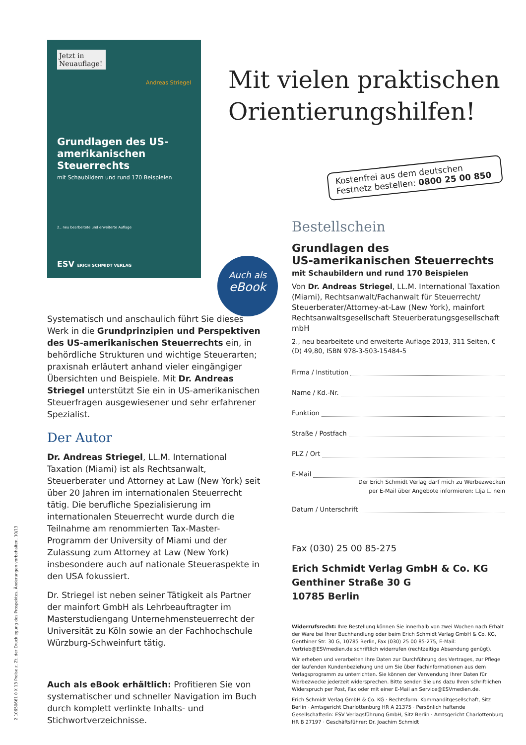Jetzt in Neuauflage!
Andreas Striegel
Grundlagen des US-amerikanischen Steuerrechts
mit Schaubildern und rund 170 Beispielen
2., neu bearbeitete und erweiterte Auflage
ESV ERICH SCHMIDT VERLAG
Auch als
eBook
Systematisch und anschaulich führt Sie dieses Werk in die Grundprinzipien und Perspektiven des US-amerikanischen Steuerrechts ein, in behördliche Strukturen und wichtige Steuerarten; praxisnah erläutert anhand vieler eingängiger Übersichten und Beispiele. Mit Dr. Andreas Striegel unterstützt Sie ein in US-amerikanischen Steuerfragen ausgewiesener und sehr erfahrener Spezialist.
Der Autor
Dr. Andreas Striegel, LL.M. International Taxation (Miami) ist als Rechtsanwalt, Steuerberater und Attorney at Law (New York) seit über 20 Jahren im internationalen Steuerrecht tätig. Die berufliche Spezialisierung im internationalen Steuerrecht wurde durch die Teilnahme am renommierten Tax-Master-Programm der University of Miami und der Zulassung zum Attorney at Law (New York) insbesondere auch auf nationale Steueraspekte in den USA fokussiert.
Dr. Striegel ist neben seiner Tätigkeit als Partner der mainfort GmbH als Lehrbeauftragter im Masterstudiengang Unternehmensteuerrecht der Universität zu Köln sowie an der Fachhochschule Würzburg-Schweinfurt tätig.
Auch als eBook erhältlich: Profitieren Sie von systematischer und schneller Navigation im Buch durch komplett verlinkte Inhalts- und Stichwortverzeichnisse.
Mit vielen praktischen
Orientierungshilfen!
Kostenfrei aus dem deutschen Festnetz bestellen: 0800 25 00 850
Bestellschein
Grundlagen des
US-amerikanischen Steuerrechts
mit Schaubildern und rund 170 Beispielen
Von Dr. Andreas Striegel, LL.M. International Taxation (Miami), Rechtsanwalt/Fachanwalt für Steuerrecht/ Steuerberater/Attorney-at-Law (New York), mainfort Rechtsanwaltsgesellschaft Steuerberatungsgesellschaft mbH
2., neu bearbeitete und erweiterte Auflage 2013, 311 Seiten, € (D) 49,80, ISBN 978-3-503-15484-5
Firma / Institution
Name / Kd.-Nr.
Funktion
Straße / Postfach
PLZ / Ort
E-Mail
Der Erich Schmidt Verlag darf mich zu Werbezwecken
per E-Mail über Angebote informieren: ☐ja ☐ nein
Datum / Unterschrift
Fax (030) 25 00 85-275
Erich Schmidt Verlag GmbH & Co. KG
Genthiner Straße 30 G
10785 Berlin
Widerrufsrecht: Ihre Bestellung können Sie innerhalb von zwei Wochen nach Erhalt der Ware bei Ihrer Buchhandlung oder beim Erich Schmidt Verlag GmbH & Co. KG, Genthiner Str. 30 G, 10785 Berlin, Fax (030) 25 00 85-275, E-Mail: Vertrieb@ESVmedien.de schriftlich widerrufen (rechtzeitige Absendung genügt).
Wir erheben und verarbeiten Ihre Daten zur Durchführung des Vertrages, zur Pflege der laufenden Kundenbeziehung und um Sie über Fachinformationen aus dem Verlagsprogramm zu unterrichten. Sie können der Verwendung Ihrer Daten für Werbezwecke jederzeit widersprechen. Bitte senden Sie uns dazu Ihren schriftlichen Widerspruch per Post, Fax oder mit einer E-Mail an Service@ESVmedien.de.
Erich Schmidt Verlag GmbH & Co. KG · Rechtsform: Kommanditgesellschaft, Sitz Berlin · Amtsgericht Charlottenburg HR A 21375 · Persönlich haftende Gesellschafterin: ESV Verlagsführung GmbH, Sitz Berlin · Amtsgericht Charlottenburg HR B 27197 · Geschäftsführer: Dr. Joachim Schmidt
2 10650661 0 X 13 Preise z. Zt. der Drucklegung des Prospektes. Änderungen vorbehalten. 10/13